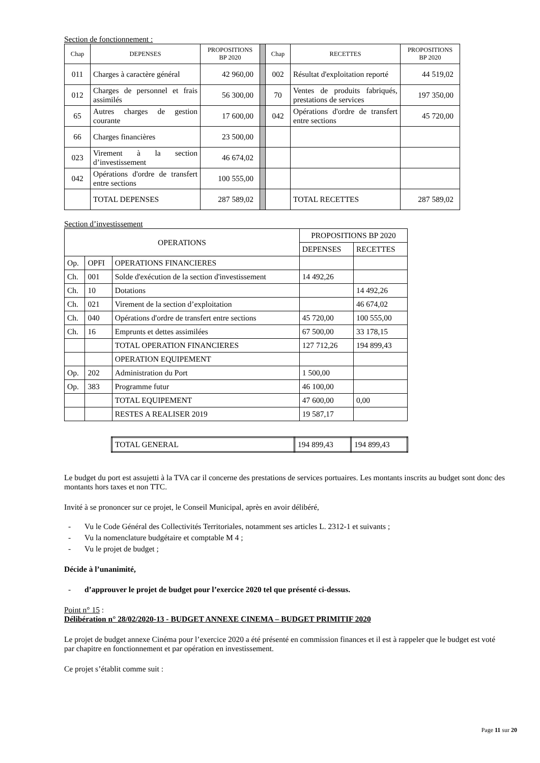Section de fonctionnement :
| Chap | DEPENSES | PROPOSITIONS BP 2020 | | Chap | RECETTES | PROPOSITIONS BP 2020 |
| 011 | Charges à caractère général | 42 960,00 | | 002 | Résultat d'exploitation reporté | 44 519,02 |
| 012 | Charges de personnel et frais assimilés | 56 300,00 | | 70 | Ventes de produits fabriqués, prestations de services | 197 350,00 |
| 65 | Autres charges de gestion courante | 17 600,00 | | 042 | Opérations d'ordre de transfert entre sections | 45 720,00 |
| 66 | Charges financières | 23 500,00 | | | | |
| 023 | Virement à la section d’investissement | 46 674,02 | | | | |
| 042 | Opérations d'ordre de transfert entre sections | 100 555,00 | | | | |
| | TOTAL DEPENSES | 287 589,02 | | | TOTAL RECETTES | 287 589,02 |
Section d’investissement
| OPERATIONS | | | PROPOSITIONS BP 2020 | |
| | | | DEPENSES | RECETTES |
| Op. | OPFI | OPERATIONS FINANCIERES | | |
| Ch. | 001 | Solde d'exécution de la section d'investissement | 14 492,26 | |
| Ch. | 10 | Dotations | | 14 492,26 |
| Ch. | 021 | Virement de la section d’exploitation | | 46 674,02 |
| Ch. | 040 | Opérations d'ordre de transfert entre sections | 45 720,00 | 100 555,00 |
| Ch. | 16 | Emprunts et dettes assimilées | 67 500,00 | 33 178,15 |
| | | TOTAL OPERATION FINANCIERES | 127 712,26 | 194 899,43 |
| | | OPERATION EQUIPEMENT | | |
| Op. | 202 | Administration du Port | 1 500,00 | |
| Op. | 383 | Programme futur | 46 100,00 | |
| | | TOTAL EQUIPEMENT | 47 600,00 | 0,00 |
| | | RESTES A REALISER 2019 | 19 587,17 | |
| TOTAL GENERAL | 194 899,43 | 194 899,43 |
Le budget du port est assujetti à la TVA car il concerne des prestations de services portuaires. Les montants inscrits au budget sont donc des montants hors taxes et non TTC.
Invité à se prononcer sur ce projet, le Conseil Municipal, après en avoir délibéré,
- Vu le Code Général des Collectivités Territoriales, notamment ses articles L. 2312-1 et suivants ;
- Vu la nomenclature budgétaire et comptable M 4 ;
- Vu le projet de budget ;
Décide à l’unanimité,
- d’approuver le projet de budget pour l’exercice 2020 tel que présenté ci-dessus.
Point n° 15 :
Délibération n° 28/02/2020-13 - BUDGET ANNEXE CINEMA – BUDGET PRIMITIF 2020
Le projet de budget annexe Cinéma pour l’exercice 2020 a été présenté en commission finances et il est à rappeler que le budget est voté par chapitre en fonctionnement et par opération en investissement.
Ce projet s’établit comme suit :
Page 11 sur 20